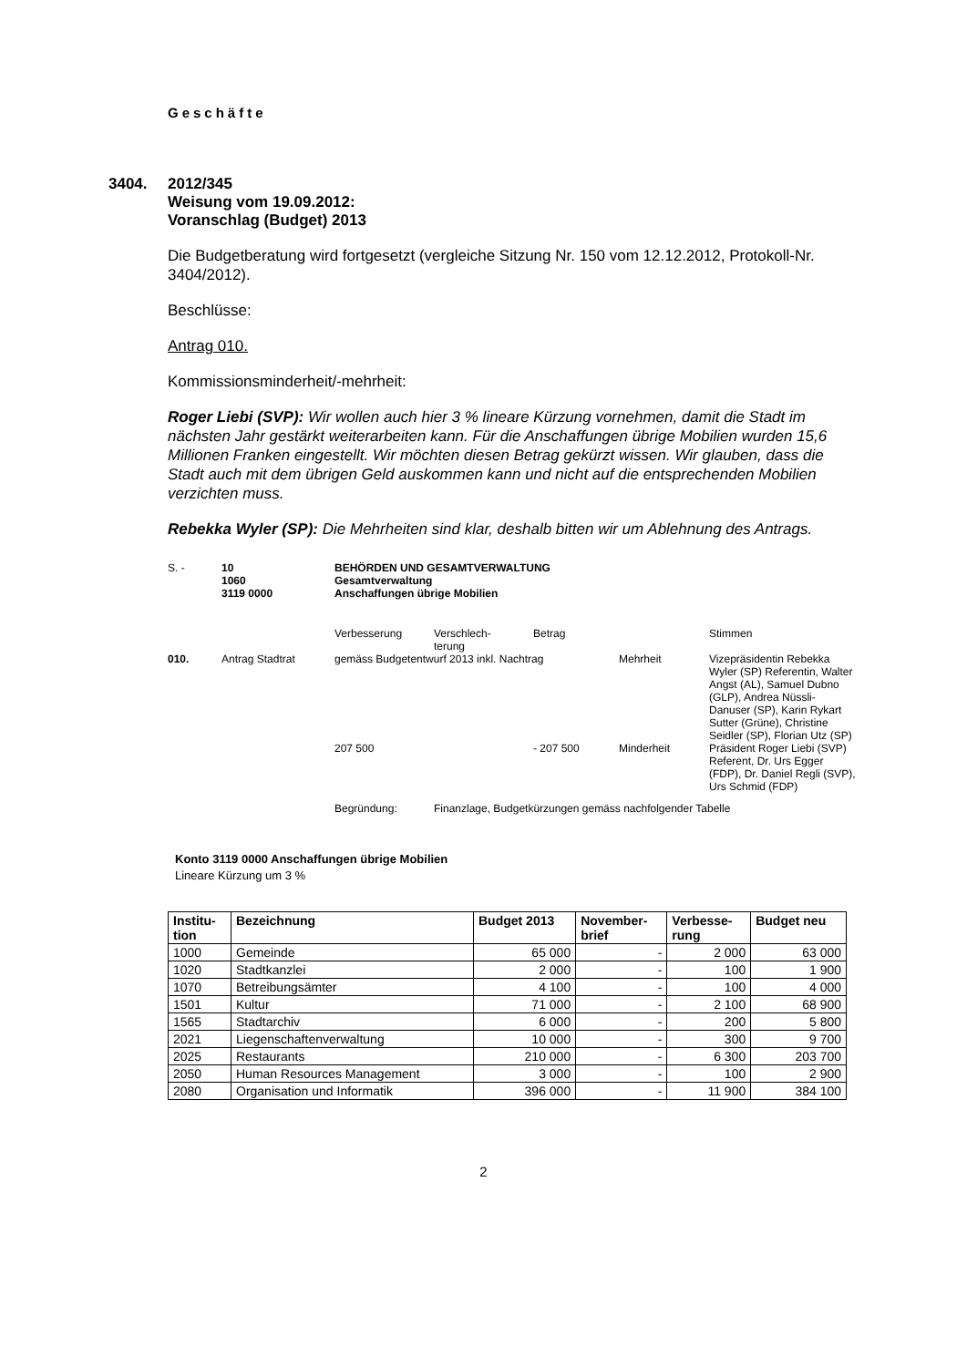Geschäfte
3404. 2012/345
Weisung vom 19.09.2012:
Voranschlag (Budget) 2013
Die Budgetberatung wird fortgesetzt (vergleiche Sitzung Nr. 150 vom 12.12.2012, Protokoll-Nr. 3404/2012).
Beschlüsse:
Antrag 010.
Kommissionsminderheit/-mehrheit:
Roger Liebi (SVP): Wir wollen auch hier 3 % lineare Kürzung vornehmen, damit die Stadt im nächsten Jahr gestärkt weiterarbeiten kann. Für die Anschaffungen übrige Mobilien wurden 15,6 Millionen Franken eingestellt. Wir möchten diesen Betrag gekürzt wissen. Wir glauben, dass die Stadt auch mit dem übrigen Geld auskommen kann und nicht auf die entsprechenden Mobilien verzichten muss.
Rebekka Wyler (SP): Die Mehrheiten sind klar, deshalb bitten wir um Ablehnung des Antrags.
| S. - | 10 1060 3119 0000 | BEHÖRDEN UND GESAMTVERWALTUNG Gesamtverwaltung Anschaffungen übrige Mobilien | | | | |
| | | Verbesserung | Verschlech- terung | Betrag | | Stimmen |
| 010. | Antrag Stadtrat | gemäss Budgetentwurf 2013 inkl. Nachtrag | | | Mehrheit | Vizepräsidentin Rebekka Wyler (SP) Referentin, Walter Angst (AL), Samuel Dubno (GLP), Andrea Nüssli-Danuser (SP), Karin Rykart Sutter (Grüne), Christine Seidler (SP), Florian Utz (SP) |
| | | 207 500 | | - 207 500 | Minderheit | Präsident Roger Liebi (SVP) Referent, Dr. Urs Egger (FDP), Dr. Daniel Regli (SVP), Urs Schmid (FDP) |
| | | Begründung: | Finanzlage, Budgetkürzungen gemäss nachfolgender Tabelle | | | |
Konto 3119 0000 Anschaffungen übrige Mobilien
Lineare Kürzung um 3 %
| Institu- tion | Bezeichnung | Budget 2013 | November- brief | Verbesse- rung | Budget neu |
| --- | --- | --- | --- | --- | --- |
| 1000 | Gemeinde | 65 000 | - | 2 000 | 63 000 |
| 1020 | Stadtkanzlei | 2 000 | - | 100 | 1 900 |
| 1070 | Betreibungsämter | 4 100 | - | 100 | 4 000 |
| 1501 | Kultur | 71 000 | - | 2 100 | 68 900 |
| 1565 | Stadtarchiv | 6 000 | - | 200 | 5 800 |
| 2021 | Liegenschaftenverwaltung | 10 000 | - | 300 | 9 700 |
| 2025 | Restaurants | 210 000 | - | 6 300 | 203 700 |
| 2050 | Human Resources Management | 3 000 | - | 100 | 2 900 |
| 2080 | Organisation und Informatik | 396 000 | - | 11 900 | 384 100 |
2